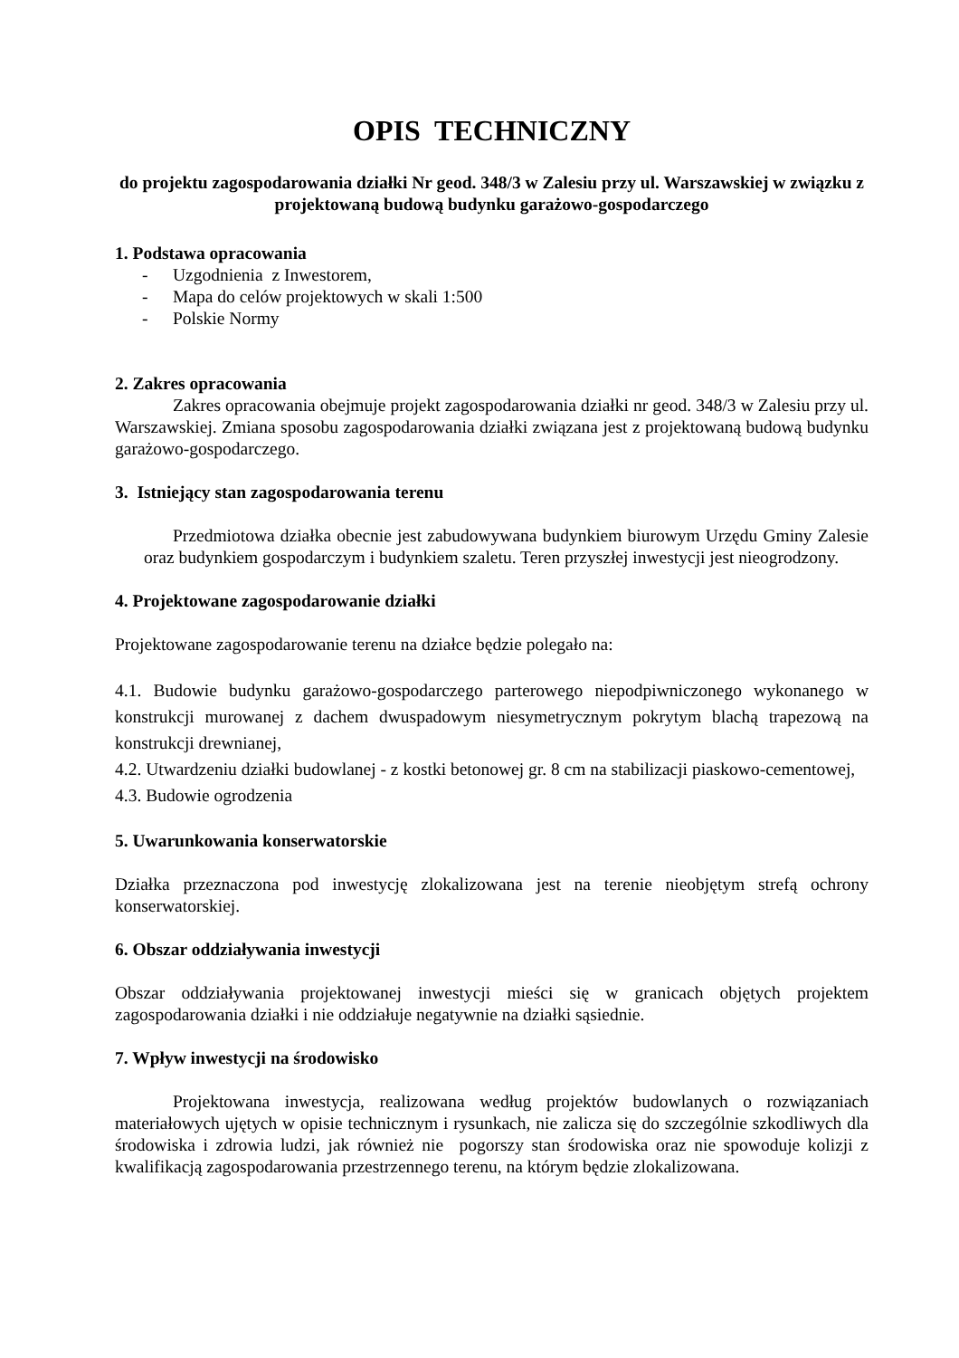OPIS TECHNICZNY
do projektu zagospodarowania działki Nr geod. 348/3 w Zalesiu przy ul. Warszawskiej w związku z projektowaną budową budynku garażowo-gospodarczego
1. Podstawa opracowania
- Uzgodnienia z Inwestorem,
- Mapa do celów projektowych w skali 1:500
- Polskie Normy
2. Zakres opracowania
Zakres opracowania obejmuje projekt zagospodarowania działki nr geod. 348/3 w Zalesiu przy ul. Warszawskiej. Zmiana sposobu zagospodarowania działki związana jest z projektowaną budową budynku garażowo-gospodarczego.
3. Istniejący stan zagospodarowania terenu
Przedmiotowa działka obecnie jest zabudowywana budynkiem biurowym Urzędu Gminy Zalesie oraz budynkiem gospodarczym i budynkiem szaletu. Teren przyszłej inwestycji jest nieogrodzony.
4. Projektowane zagospodarowanie działki
Projektowane zagospodarowanie terenu na działce będzie polegało na:
4.1. Budowie budynku garażowo-gospodarczego parterowego niepodpiwniczonego wykonanego w konstrukcji murowanej z dachem dwuspadowym niesymetrycznym pokrytym blachą trapezową na konstrukcji drewnianej,
4.2. Utwardzeniu działki budowlanej - z kostki betonowej gr. 8 cm na stabilizacji piaskowo-cementowej,
4.3. Budowie ogrodzenia
5. Uwarunkowania konserwatorskie
Działka przeznaczona pod inwestycję zlokalizowana jest na terenie nieobjętym strefą ochrony konserwatorskiej.
6. Obszar oddziaływania inwestycji
Obszar oddziaływania projektowanej inwestycji mieści się w granicach objętych projektem zagospodarowania działki i nie oddziałuje negatywnie na działki sąsiednie.
7. Wpływ inwestycji na środowisko
Projektowana inwestycja, realizowana według projektów budowlanych o rozwiązaniach materiałowych ujętych w opisie technicznym i rysunkach, nie zalicza się do szczególnie szkodliwych dla środowiska i zdrowia ludzi, jak również nie pogorszy stan środowiska oraz nie spowoduje kolizji z kwalifikacją zagospodarowania przestrzennego terenu, na którym będzie zlokalizowana.